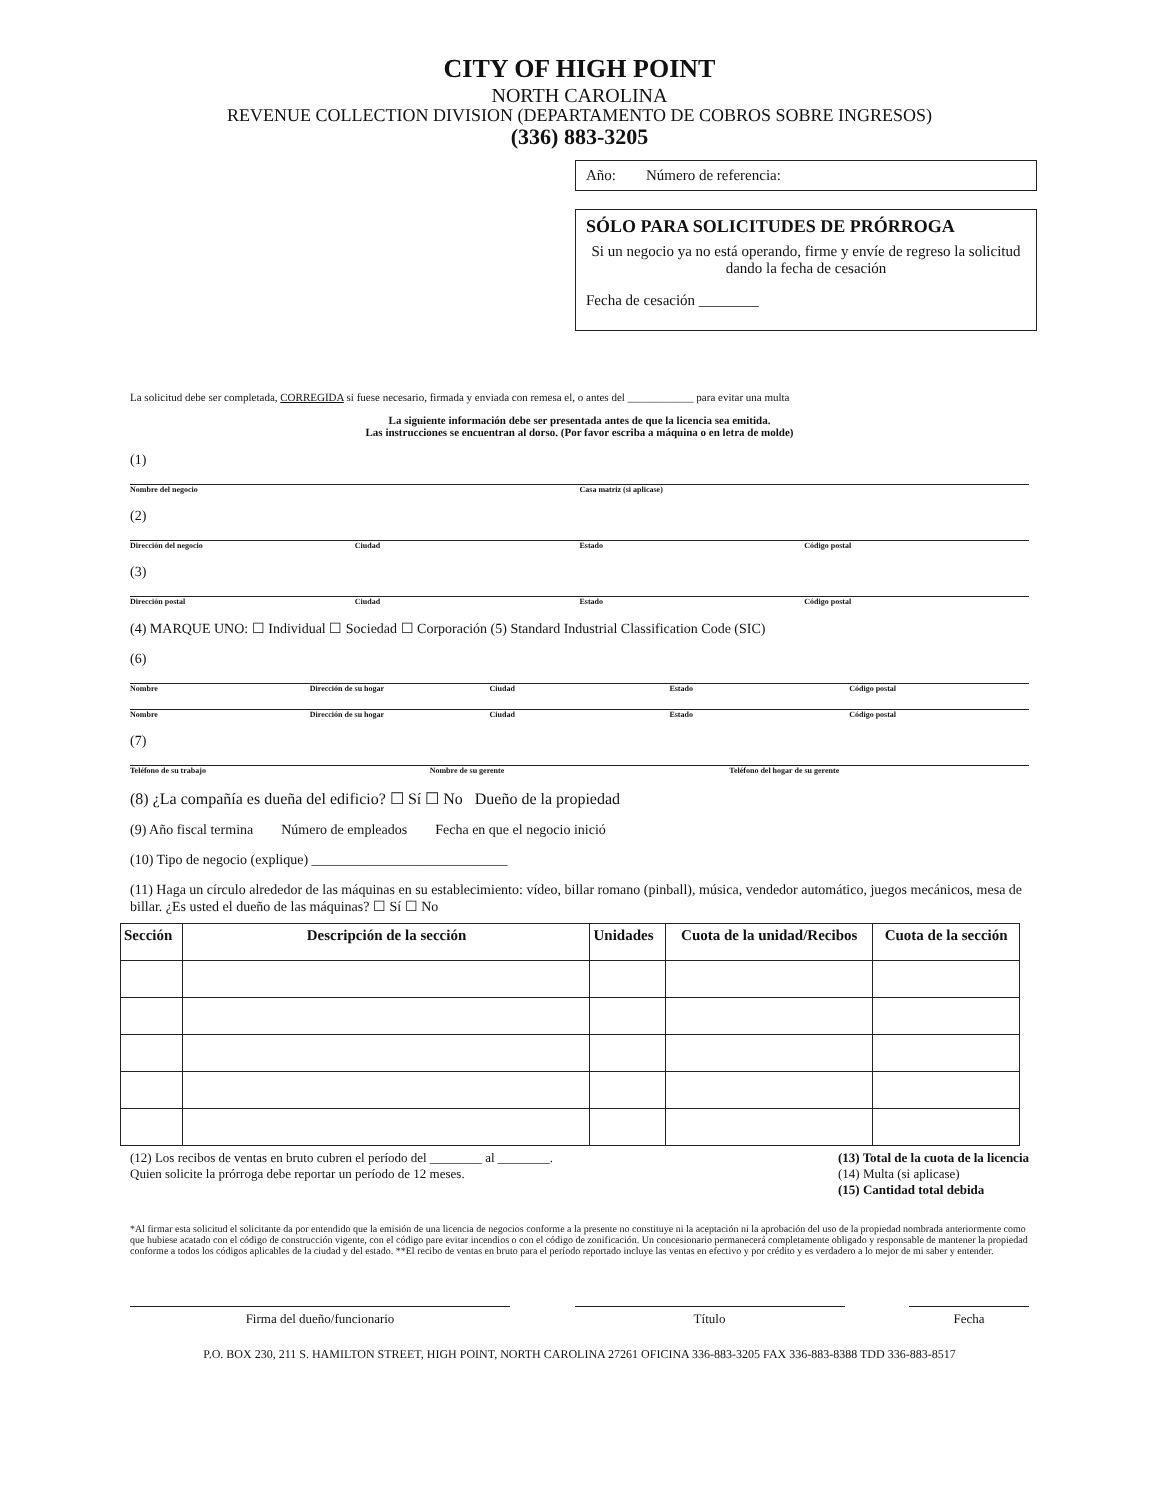CITY OF HIGH POINT
NORTH CAROLINA
REVENUE COLLECTION DIVISION (DEPARTAMENTO DE COBROS SOBRE INGRESOS)
(336) 883-3205
Año: Número de referencia:
SÓLO PARA SOLICITUDES DE PRÓRROGA
Si un negocio ya no está operando, firme y envíe de regreso la solicitud dando la fecha de cesación
Fecha de cesación ________
La solicitud debe ser completada, CORREGIDA si fuese necesario, firmada y enviada con remesa el, o antes del ____________ para evitar una multa
La siguiente información debe ser presentada antes de que la licencia sea emitida.
Las instrucciones se encuentran al dorso. (Por favor escriba a máquina o en letra de molde)
(1)
Nombre del negocio Casa matriz (si aplicase)
(2)
Dirección del negocio Ciudad Estado Código postal
(3)
Dirección postal Ciudad Estado Código postal
(4) MARQUE UNO: ☐ Individual ☐ Sociedad ☐ Corporación (5) Standard Industrial Classification Code (SIC)
(6)
Nombre Dirección de su hogar Ciudad Estado Código postal
Nombre Dirección de su hogar Ciudad Estado Código postal
(7)
Teléfono de su trabajo Nombre de su gerente Teléfono del hogar de su gerente
(8) ¿La compañía es dueña del edificio? ☐ Sí ☐ No Dueño de la propiedad
(9) Año fiscal termina Número de empleados Fecha en que el negocio inició
(10) Tipo de negocio (explique) ____________________________
(11) Haga un círculo alrededor de las máquinas en su establecimiento: vídeo, billar romano (pinball), música, vendedor automático, juegos mecánicos, mesa de billar. ¿Es usted el dueño de las máquinas? ☐ Sí ☐ No
| Sección | Descripción de la sección | Unidades | Cuota de la unidad/Recibos | Cuota de la sección |
| --- | --- | --- | --- | --- |
(12) Los recibos de ventas en bruto cubren el período del ________ al ________.
Quien solicite la prórroga debe reportar un período de 12 meses.
(13) Total de la cuota de la licencia
(14) Multa (si aplicase)
(15) Cantidad total debida
*Al firmar esta solicitud el solicitante da por entendido que la emisión de una licencia de negocios conforme a la presente no constituye ni la aceptación ni la aprobación del uso de la propiedad nombrada anteriormente como que hubiese acatado con el código de construcción vigente, con el código pare evitar incendios o con el código de zonificación. Un concesionario permanecerá completamente obligado y responsable de mantener la propiedad conforme a todos los códigos aplicables de la ciudad y del estado. **El recibo de ventas en bruto para el período reportado incluye las ventas en efectivo y por crédito y es verdadero a lo mejor de mi saber y entender.
Firma del dueño/funcionario Título Fecha
P.O. BOX 230, 211 S. HAMILTON STREET, HIGH POINT, NORTH CAROLINA 27261 OFICINA 336-883-3205 FAX 336-883-8388 TDD 336-883-8517